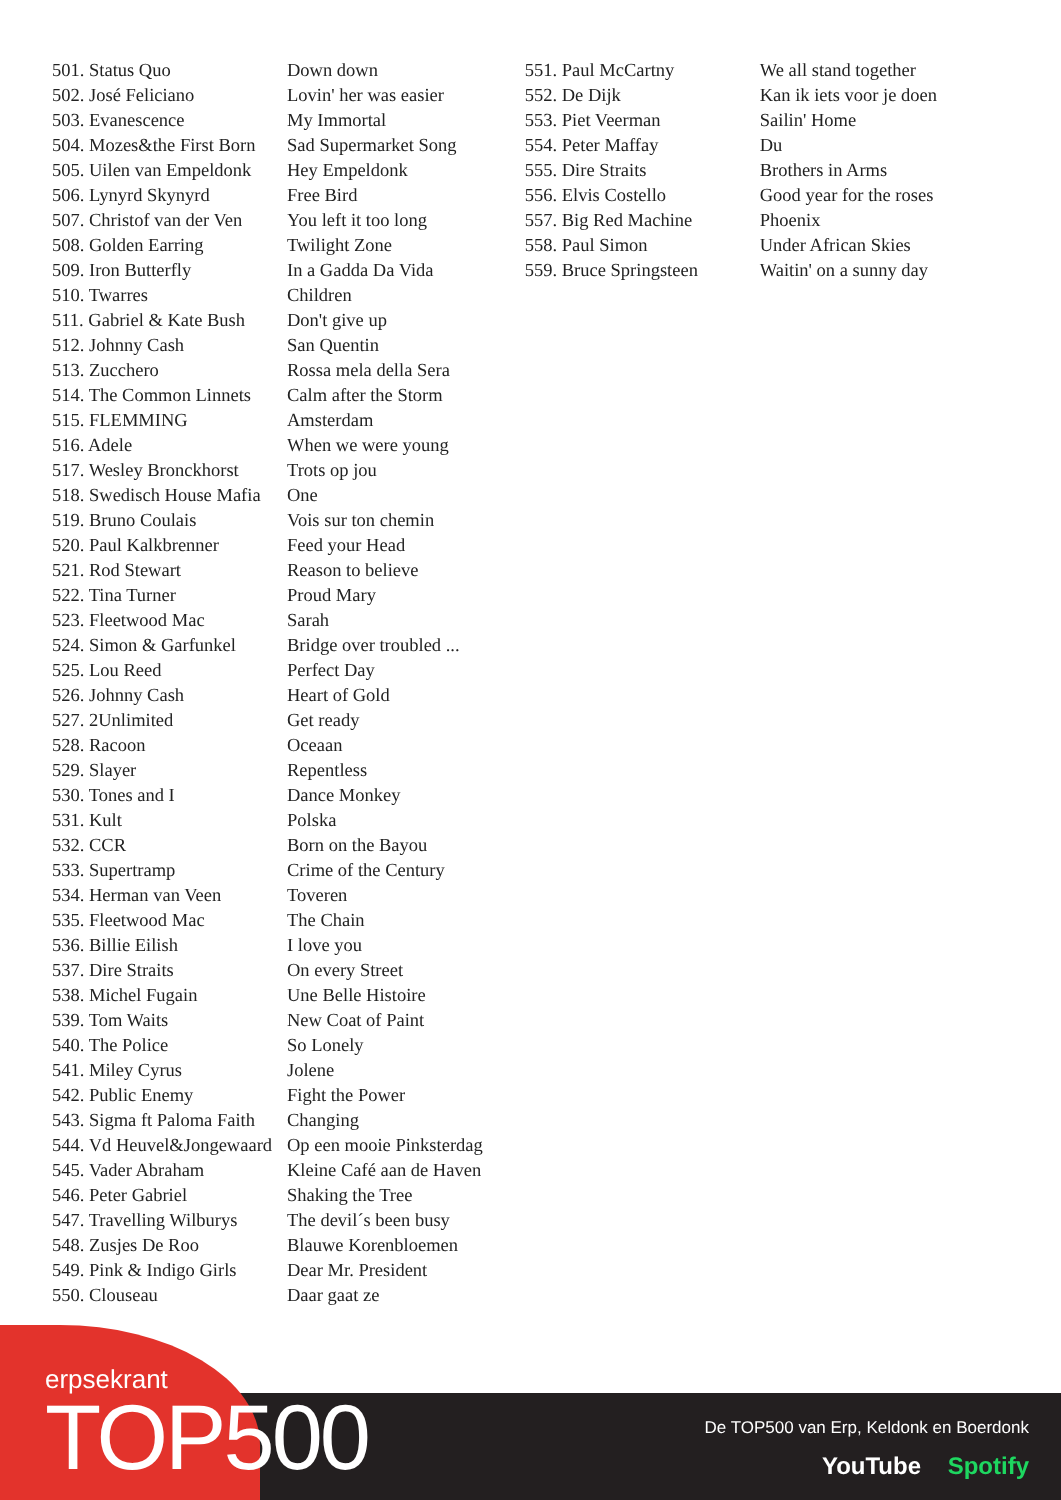| 501. Status Quo | Down down |
| 502. José Feliciano | Lovin' her was easier |
| 503. Evanescence | My Immortal |
| 504. Mozes&the First Born | Sad Supermarket Song |
| 505. Uilen van Empeldonk | Hey Empeldonk |
| 506. Lynyrd Skynyrd | Free Bird |
| 507. Christof van der Ven | You left it too long |
| 508. Golden Earring | Twilight Zone |
| 509. Iron Butterfly | In a Gadda Da Vida |
| 510. Twarres | Children |
| 511. Gabriel & Kate Bush | Don't give up |
| 512. Johnny Cash | San Quentin |
| 513. Zucchero | Rossa mela della Sera |
| 514. The Common Linnets | Calm after the Storm |
| 515. FLEMMING | Amsterdam |
| 516. Adele | When we were young |
| 517. Wesley Bronckhorst | Trots op jou |
| 518. Swedisch House Mafia | One |
| 519. Bruno Coulais | Vois sur ton chemin |
| 520. Paul Kalkbrenner | Feed your Head |
| 521. Rod Stewart | Reason to believe |
| 522. Tina Turner | Proud Mary |
| 523. Fleetwood Mac | Sarah |
| 524. Simon & Garfunkel | Bridge over troubled ... |
| 525. Lou Reed | Perfect Day |
| 526. Johnny Cash | Heart of Gold |
| 527. 2Unlimited | Get ready |
| 528. Racoon | Oceaan |
| 529. Slayer | Repentless |
| 530. Tones and I | Dance Monkey |
| 531. Kult | Polska |
| 532. CCR | Born on the Bayou |
| 533. Supertramp | Crime of the Century |
| 534. Herman van Veen | Toveren |
| 535. Fleetwood Mac | The Chain |
| 536. Billie Eilish | I love you |
| 537. Dire Straits | On every Street |
| 538. Michel Fugain | Une Belle Histoire |
| 539. Tom Waits | New Coat of Paint |
| 540. The Police | So Lonely |
| 541. Miley Cyrus | Jolene |
| 542. Public Enemy | Fight the Power |
| 543. Sigma ft Paloma Faith | Changing |
| 544. Vd Heuvel&Jongewaard | Op een mooie Pinksterdag |
| 545. Vader Abraham | Kleine Café aan de Haven |
| 546. Peter Gabriel | Shaking the Tree |
| 547. Travelling Wilburys | The devil´s been busy |
| 548. Zusjes De Roo | Blauwe Korenbloemen |
| 549. Pink & Indigo Girls | Dear Mr. President |
| 550. Clouseau | Daar gaat ze |
| 551. Paul McCartny | We all stand together |
| 552. De Dijk | Kan ik iets voor je doen |
| 553. Piet Veerman | Sailin' Home |
| 554. Peter Maffay | Du |
| 555. Dire Straits | Brothers in Arms |
| 556. Elvis Costello | Good year for the roses |
| 557. Big Red Machine | Phoenix |
| 558. Paul Simon | Under African Skies |
| 559. Bruce Springsteen | Waitin' on a sunny day |
erpsekrant
TOP500
De TOP500 van Erp, Keldonk en Boerdonk
YouTube Spotify